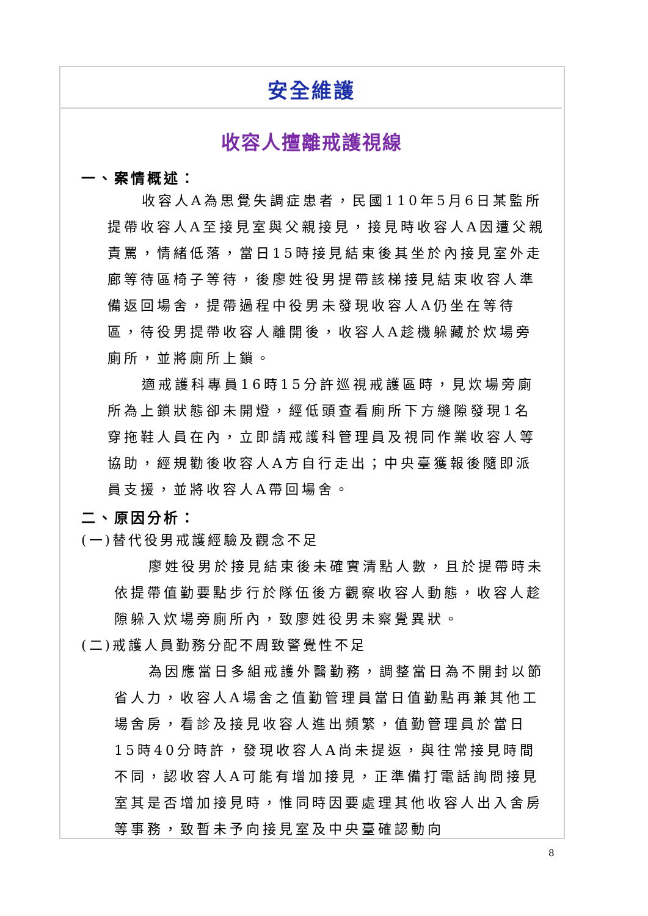安全維護
收容人擅離戒護視線
一、案情概述：
收容人A為思覺失調症患者，民國110年5月6日某監所提帶收容人A至接見室與父親接見，接見時收容人A因遭父親責罵，情緒低落，當日15時接見結束後其坐於內接見室外走廊等待區椅子等待，後廖姓役男提帶該梯接見結束收容人準備返回場舍，提帶過程中役男未發現收容人A仍坐在等待區，待役男提帶收容人離開後，收容人A趁機躲藏於炊場旁廁所，並將廁所上鎖。
適戒護科專員16時15分許巡視戒護區時，見炊場旁廁所為上鎖狀態卻未開燈，經低頭查看廁所下方縫隙發現1名穿拖鞋人員在內，立即請戒護科管理員及視同作業收容人等協助，經規勸後收容人A方自行走出；中央臺獲報後隨即派員支援，並將收容人A帶回場舍。
二、原因分析：
(一)替代役男戒護經驗及觀念不足
廖姓役男於接見結束後未確實清點人數，且於提帶時未依提帶值勤要點步行於隊伍後方觀察收容人動態，收容人趁隙躲入炊場旁廁所內，致廖姓役男未察覺異狀。
(二)戒護人員勤務分配不周致警覺性不足
為因應當日多組戒護外醫勤務，調整當日為不開封以節省人力，收容人A場舍之值勤管理員當日值勤點再兼其他工場舍房，看診及接見收容人進出頻繁，值勤管理員於當日15時40分時許，發現收容人A尚未提返，與往常接見時間不同，認收容人A可能有增加接見，正準備打電話詢問接見室其是否增加接見時，惟同時因要處理其他收容人出入舍房等事務，致暫未予向接見室及中央臺確認動向
8